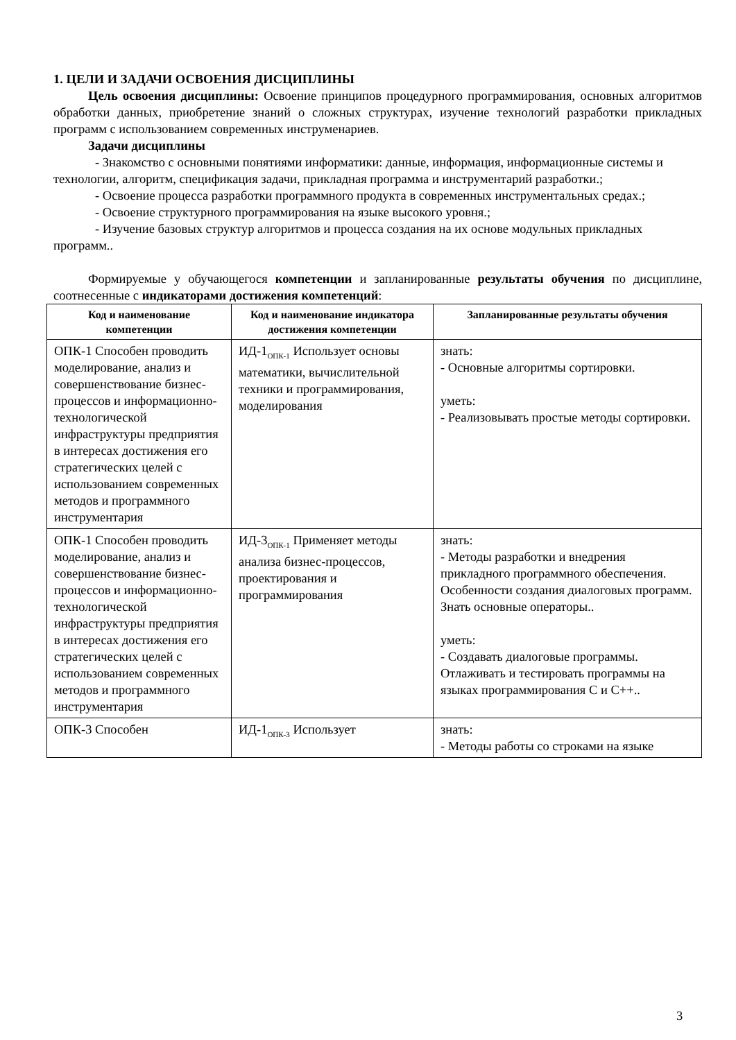1. ЦЕЛИ И ЗАДАЧИ ОСВОЕНИЯ ДИСЦИПЛИНЫ
Цель освоения дисциплины: Освоение принципов процедурного программирования, основных алгоритмов обработки данных, приобретение знаний о сложных структурах, изучение технологий разработки прикладных программ с использованием современных инструменариев.
Задачи дисциплины
- Знакомство с основными понятиями информатики: данные, информация, информационные системы и технологии, алгоритм, спецификация задачи, прикладная программа и инструментарий разработки.;
- Освоение процесса разработки программного продукта в современных инструментальных средах.;
- Освоение структурного программирования на языке высокого уровня.;
- Изучение базовых структур алгоритмов и процесса создания на их основе модульных прикладных программ..
Формируемые у обучающегося компетенции и запланированные результаты обучения по дисциплине, соотнесенные с индикаторами достижения компетенций:
| Код и наименование компетенции | Код и наименование индикатора достижения компетенции | Запланированные результаты обучения |
| --- | --- | --- |
| ОПК-1 Способен проводить моделирование, анализ и совершенствование бизнес-процессов и информационно-технологической инфраструктуры предприятия в интересах достижения его стратегических целей с использованием современных методов и программного инструментария | ИД-1<sub>ОПК-1</sub> Использует основы математики, вычислительной техники и программирования, моделирования | знать: - Основные алгоритмы сортировки. уметь: - Реализовывать простые методы сортировки. |
| ОПК-1 Способен проводить моделирование, анализ и совершенствование бизнес-процессов и информационно-технологической инфраструктуры предприятия в интересах достижения его стратегических целей с использованием современных методов и программного инструментария | ИД-3<sub>ОПК-1</sub> Применяет методы анализа бизнес-процессов, проектирования и программирования | знать: - Методы разработки и внедрения прикладного программного обеспечения. Особенности создания диалоговых программ. Знать основные операторы.. уметь: - Создавать диалоговые программы. Отлаживать и тестировать программы на языках программирования С и С++.. |
| ОПК-3 Способен | ИД-1<sub>ОПК-3</sub> Использует | знать: - Методы работы со строками на языке |
3